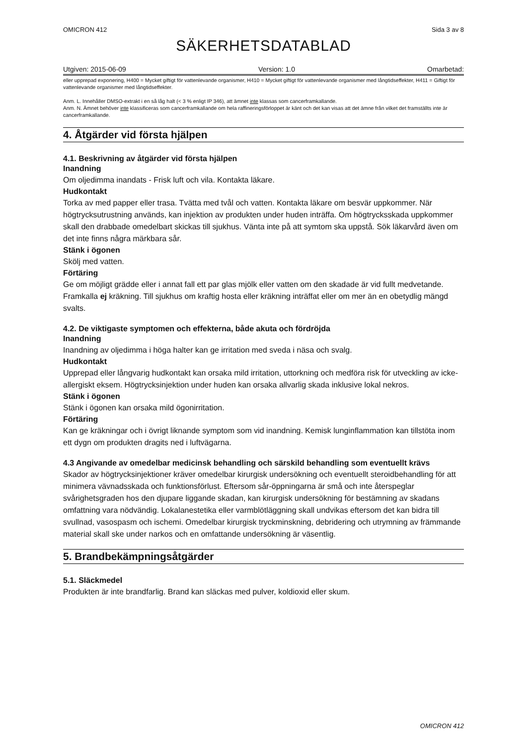OMICRON 412 Sida 3 av 8
SÄKERHETSDATABLAD
Utgiven: 2015-06-09 Version: 1.0 Omarbetad:
eller upprepad exponering, H400 = Mycket giftigt för vattenlevande organismer, H410 = Mycket giftigt för vattenlevande organismer med långtidseffekter, H411 = Giftigt för vattenlevande organismer med långtidseffekter.
Anm. L. Innehåller DMSO-extrakt i en så låg halt (< 3 % enligt IP 346), att ämnet inte klassas som cancerframkallande.
Anm. N. Ämnet behöver inte klassificeras som cancerframkallande om hela raffineringsförloppet är känt och det kan visas att det ämne från vilket det framställts inte är cancerframkallande.
4. Åtgärder vid första hjälpen
4.1. Beskrivning av åtgärder vid första hjälpen
Inandning
Om oljedimma inandats - Frisk luft och vila. Kontakta läkare.
Hudkontakt
Torka av med papper eller trasa. Tvätta med tvål och vatten. Kontakta läkare om besvär uppkommer. När högtrycksutrustning används, kan injektion av produkten under huden inträffa. Om högtrycksskada uppkommer skall den drabbade omedelbart skickas till sjukhus. Vänta inte på att symtom ska uppstå. Sök läkarvård även om det inte finns några märkbara sår.
Stänk i ögonen
Skölj med vatten.
Förtäring
Ge om möjligt grädde eller i annat fall ett par glas mjölk eller vatten om den skadade är vid fullt medvetande. Framkalla ej kräkning. Till sjukhus om kraftig hosta eller kräkning inträffat eller om mer än en obetydlig mängd svalts.
4.2. De viktigaste symptomen och effekterna, både akuta och fördröjda
Inandning
Inandning av oljedimma i höga halter kan ge irritation med sveda i näsa och svalg.
Hudkontakt
Upprepad eller långvarig hudkontakt kan orsaka mild irritation, uttorkning och medföra risk för utveckling av icke-allergiskt eksem. Högtrycksinjektion under huden kan orsaka allvarlig skada inklusive lokal nekros.
Stänk i ögonen
Stänk i ögonen kan orsaka mild ögonirritation.
Förtäring
Kan ge kräkningar och i övrigt liknande symptom som vid inandning. Kemisk lunginflammation kan tillstöta inom ett dygn om produkten dragits ned i luftvägarna.
4.3 Angivande av omedelbar medicinsk behandling och särskild behandling som eventuellt krävs
Skador av högtrycksinjektioner kräver omedelbar kirurgisk undersökning och eventuellt steroidbehandling för att minimera vävnadsskada och funktionsförlust. Eftersom sår-öppningarna är små och inte återspeglar svårighetsgraden hos den djupare liggande skadan, kan kirurgisk undersökning för bestämning av skadans omfattning vara nödvändig. Lokalanestetika eller varmblötläggning skall undvikas eftersom det kan bidra till svullnad, vasospasm och ischemi. Omedelbar kirurgisk tryckminskning, debridering och utrymning av främmande material skall ske under narkos och en omfattande undersökning är väsentlig.
5. Brandbekämpningsåtgärder
5.1. Släckmedel
Produkten är inte brandfarlig. Brand kan släckas med pulver, koldioxid eller skum.
OMICRON 412